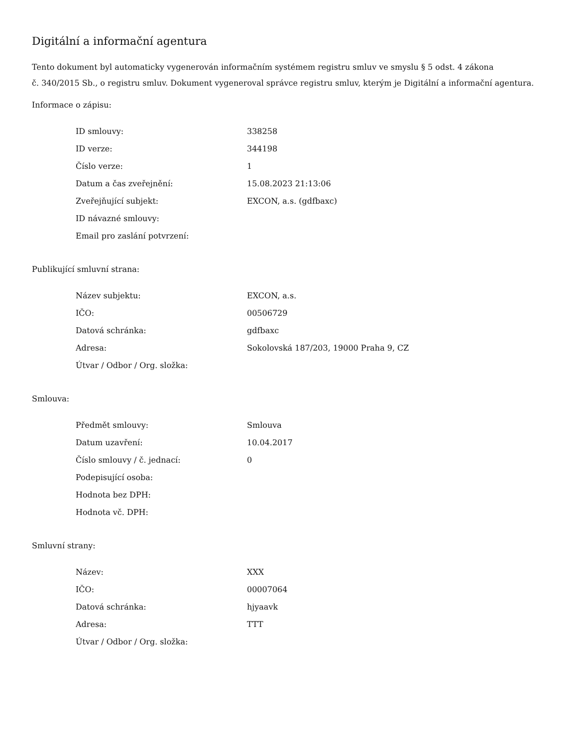Digitální a informační agentura
Tento dokument byl automaticky vygenerován informačním systémem registru smluv ve smyslu § 5 odst. 4 zákona
č. 340/2015 Sb., o registru smluv. Dokument vygeneroval správce registru smluv, kterým je Digitální a informační agentura.
Informace o zápisu:
| ID smlouvy: | 338258 |
| ID verze: | 344198 |
| Číslo verze: | 1 |
| Datum a čas zveřejnění: | 15.08.2023 21:13:06 |
| Zveřejňující subjekt: | EXCON, a.s. (gdfbaxc) |
| ID návazné smlouvy: | |
| Email pro zaslání potvrzení: | |
Publikující smluvní strana:
| Název subjektu: | EXCON, a.s. |
| IČO: | 00506729 |
| Datová schránka: | gdfbaxc |
| Adresa: | Sokolovská 187/203, 19000 Praha 9, CZ |
| Útvar / Odbor / Org. složka: | |
Smlouva:
| Předmět smlouvy: | Smlouva |
| Datum uzavření: | 10.04.2017 |
| Číslo smlouvy / č. jednací: | 0 |
| Podepisující osoba: | |
| Hodnota bez DPH: | |
| Hodnota vč. DPH: | |
Smluvní strany:
| Název: | XXX |
| IČO: | 00007064 |
| Datová schránka: | hjyaavk |
| Adresa: | TTT |
| Útvar / Odbor / Org. složka: | |